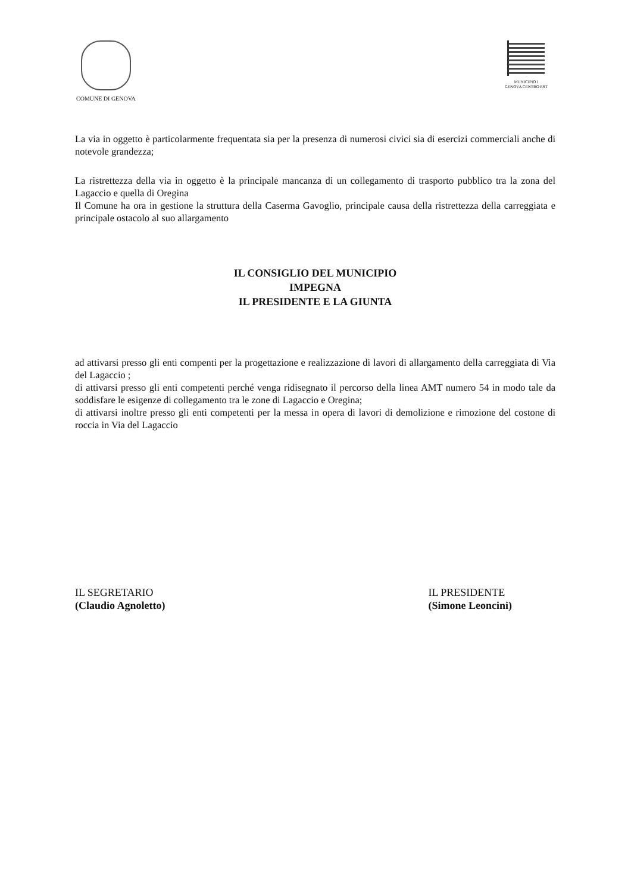COMUNE DI GENOVA
MUNICIPIO I
GENOVA CENTRO EST
La via in oggetto è particolarmente frequentata sia per la presenza di numerosi civici sia di esercizi commerciali anche di notevole grandezza;
La ristrettezza della via in oggetto è la principale mancanza di un collegamento di trasporto pubblico tra la zona del Lagaccio e quella di Oregina
Il Comune ha ora in gestione la struttura della Caserma Gavoglio, principale causa della ristrettezza della carreggiata e principale ostacolo al suo allargamento
IL CONSIGLIO DEL MUNICIPIO
IMPEGNA
IL PRESIDENTE E LA GIUNTA
ad attivarsi presso gli enti compenti per la progettazione e realizzazione di lavori di allargamento della carreggiata di Via del Lagaccio ;
di attivarsi presso gli enti competenti perché venga ridisegnato il percorso della linea AMT numero 54 in modo tale da soddisfare le esigenze di collegamento tra le zone di Lagaccio e Oregina;
di attivarsi inoltre presso gli enti competenti per la messa in opera di lavori di demolizione e rimozione del costone di roccia in Via del Lagaccio
IL SEGRETARIO
(Claudio Agnoletto)
IL PRESIDENTE
(Simone Leoncini)